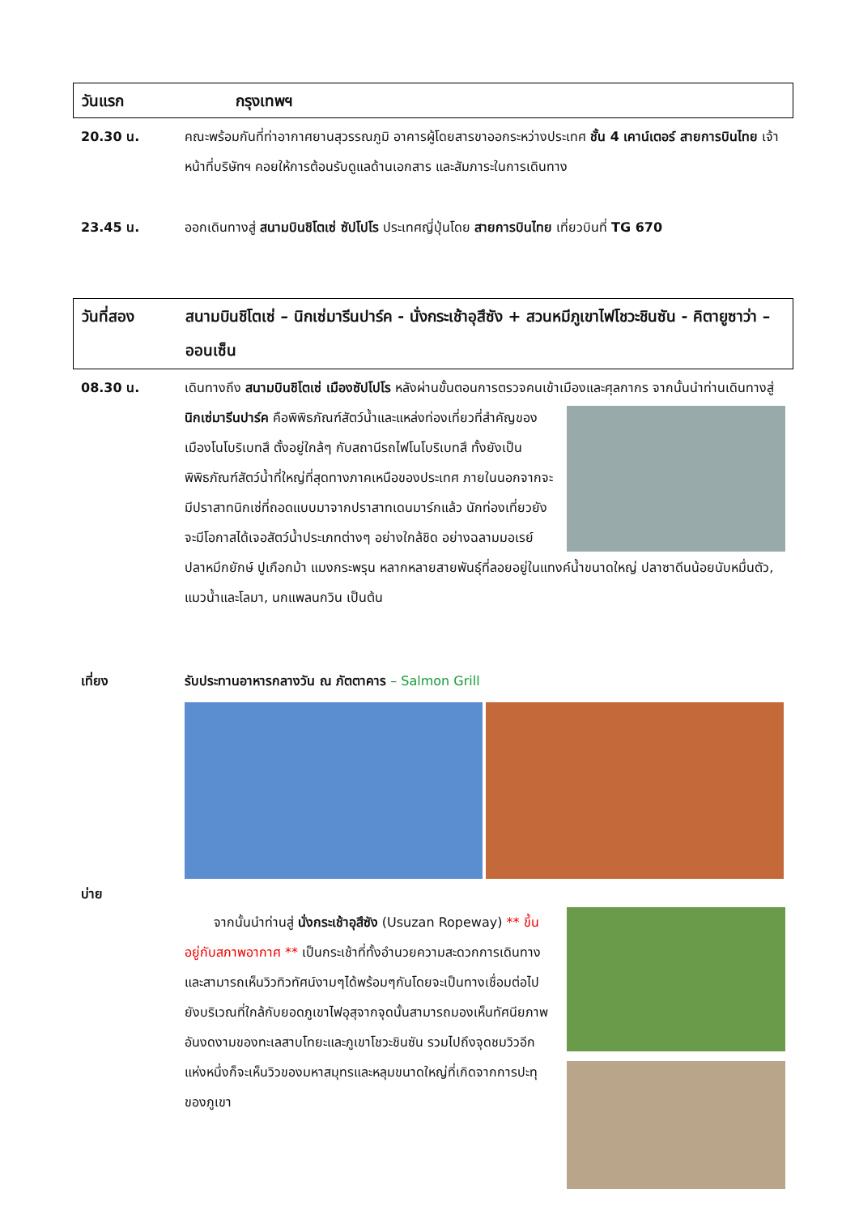วันแรก กรุงเทพฯ
20.30 น. คณะพร้อมกันที่ท่าอากาศยานสุวรรณภูมิ อาคารผู้โดยสารขาออกระหว่างประเทศ ชั้น 4 เคาน์เตอร์ สายการบินไทย เจ้าหน้าที่บริษัทฯ คอยให้การต้อนรับดูแลด้านเอกสาร และสัมภาระในการเดินทาง
23.45 น. ออกเดินทางสู่ สนามบินชิโตเซ่ ซัปโปโร ประเทศญี่ปุ่นโดย สายการบินไทย เที่ยวบินที่ TG 670
วันที่สอง สนามบินชิโตเซ่ – นิกเซ่มารีนปาร์ค - นั่งกระเช้าอุสึซัง + สวนหมีภูเขาไฟโชวะชินซัน - คิตายูซาว่า – ออนเซ็น
08.30 น. เดินทางถึง สนามบินชิโตเซ่ เมืองซัปโปโร หลังผ่านขั้นตอนการตรวจคนเข้าเมืองและศุลกากร จากนั้นนำท่านเดินทางสู่ นิกเซ่มารีนปาร์ค คือพิพิธภัณฑ์สัตว์น้ำและแหล่งท่องเที่ยวที่สำคัญ
ของเมืองโนโบริเบทสึ ตั้งอยู่ใกล้ๆ กับสถานีรถไฟโนโบริเบทสึ ทั้งยังเป็นพิพิธภัณฑ์สัตว์น้ำที่ใหญ่ที่สุดทางภาคเหนือของประเทศ ภายในนอกจากจะมีปราสาทนิกเซ่ที่ถอดแบบมาจากปราสาทเดนมาร์กแล้ว นักท่องเที่ยวยังจะมีโอกาสได้เจอสัตว์น้ำประเภทต่างๆ อย่างใกล้ชิด อย่างฉลามมอเรย์ ปลาหมึกยักษ์ ปูเกือกม้า แมงกระพรุน หลากหลายสายพันธุ์ที่ลอยอยู่ในแทงค์น้ำขนาดใหญ่ ปลาซาดีนน้อยนับหมื่นตัว, แมวน้ำและโลมา, นกแพลนกวิน เป็นต้น
เที่ยง รับประทานอาหารกลางวัน ณ ภัตตาคาร – Salmon Grill
บ่าย
จากนั้นนำท่านสู่ นั่งกระเช้าอุสึซัง (Usuzan Ropeway) ** ขึ้นอยู่กับสภาพอากาศ ** เป็นกระเช้าที่ทั้งอำนวยความสะดวกการเดินทางและสามารถเห็นวิวทิวทัศน์งามๆได้พร้อมๆกันโดยจะเป็นทางเชื่อมต่อไปยังบริเวณที่ใกล้กับยอดภูเขาไฟอุสุจากจุดนั้นสามารถมองเห็นทัศนียภาพอันงดงามของทะเลสาบโทยะและภูเขาโชวะชินซัน รวมไปถึงจุดชมวิวอีกแห่งหนึ่งก็จะเห็นวิวของมหาสมุทรและหลุมขนาดใหญ่ที่เกิดจากการปะทุของภูเขา